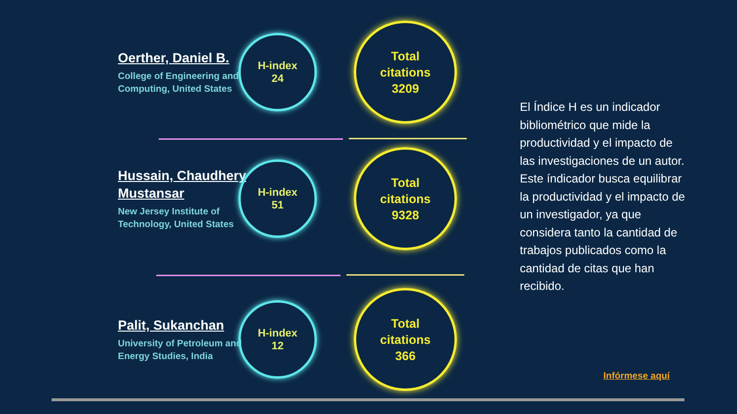Oerther, Daniel B.
College of Engineering and Computing, United States
H-index
24
Total
citations
3209
Hussain, Chaudhery Mustansar
New Jersey Institute of Technology, United States
H-index
51
Total
citations
9328
Palit, Sukanchan
University of Petroleum and Energy Studies, India
H-index
12
Total
citations
366
El Índice H es un indicador bibliométrico que mide la productividad y el impacto de las investigaciones de un autor. Este índicador busca equilibrar la productividad y el impacto de un investigador, ya que considera tanto la cantidad de trabajos publicados como la cantidad de citas que han recibido.
Infórmese aquí